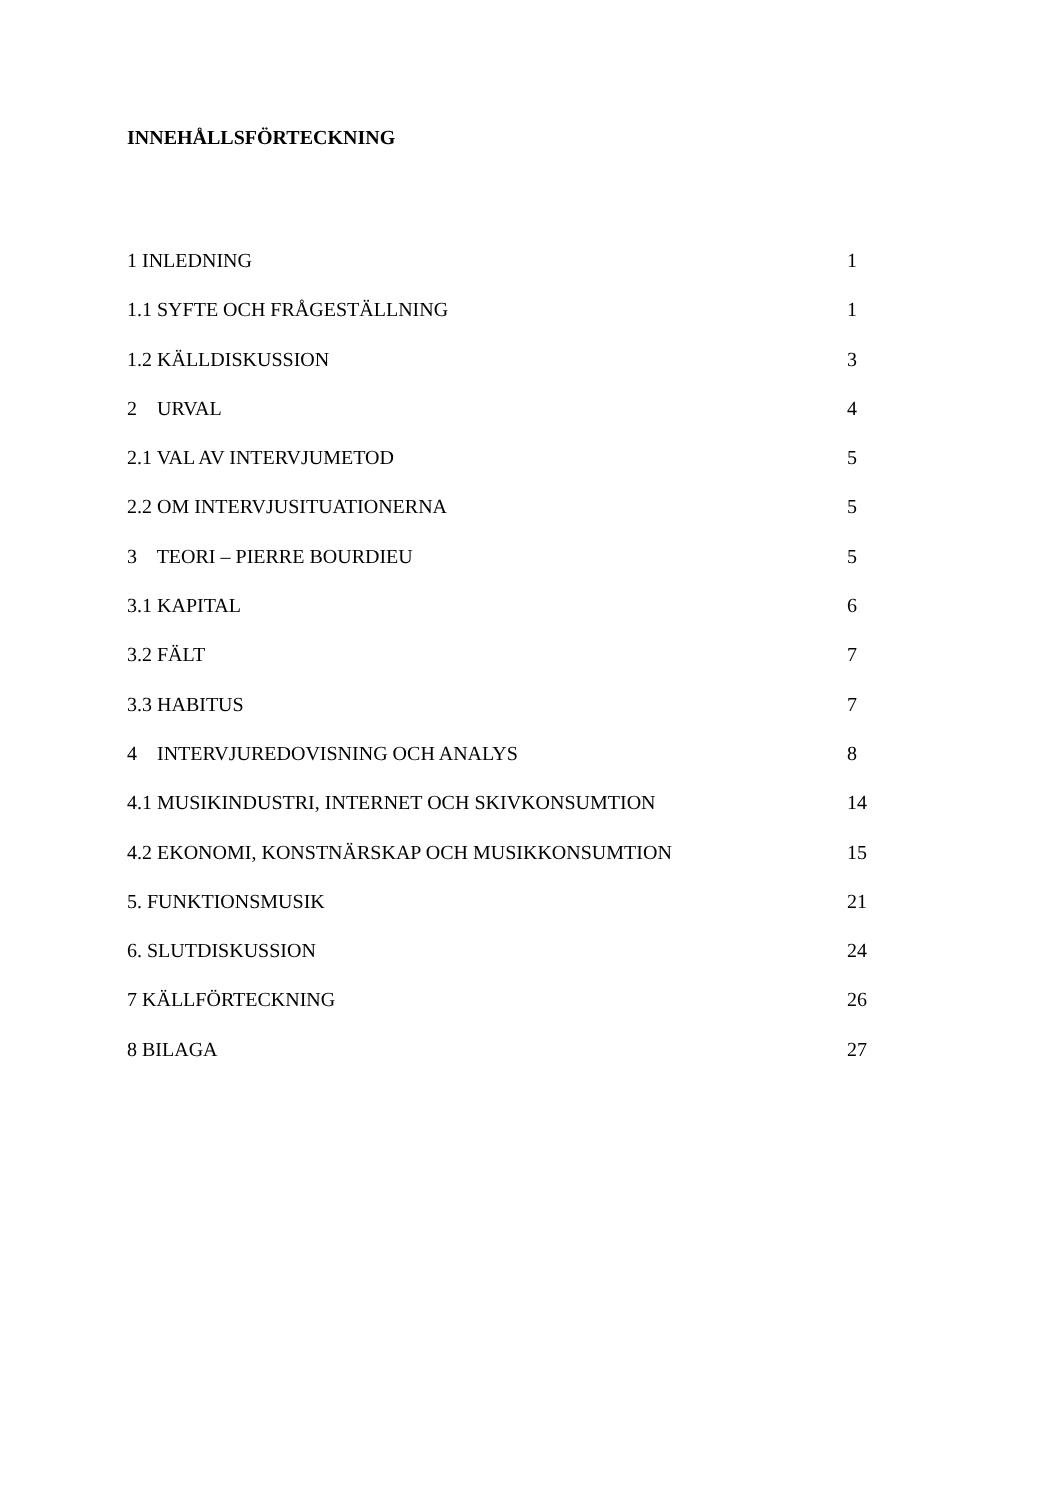INNEHÅLLSFÖRTECKNING
1 INLEDNING 1
1.1 SYFTE OCH FRÅGESTÄLLNING 1
1.2 KÄLLDISKUSSION 3
2 URVAL 4
2.1 VAL AV INTERVJUMETOD 5
2.2 OM INTERVJUSITUATIONERNA 5
3 TEORI – PIERRE BOURDIEU 5
3.1 KAPITAL 6
3.2 FÄLT 7
3.3 HABITUS 7
4 INTERVJUREDOVISNING OCH ANALYS 8
4.1 MUSIKINDUSTRI, INTERNET OCH SKIVKONSUMTION 14
4.2 EKONOMI, KONSTNÄRSKAP OCH MUSIKKONSUMTION 15
5. FUNKTIONSMUSIK 21
6. SLUTDISKUSSION 24
7 KÄLLFÖRTECKNING 26
8 BILAGA 27